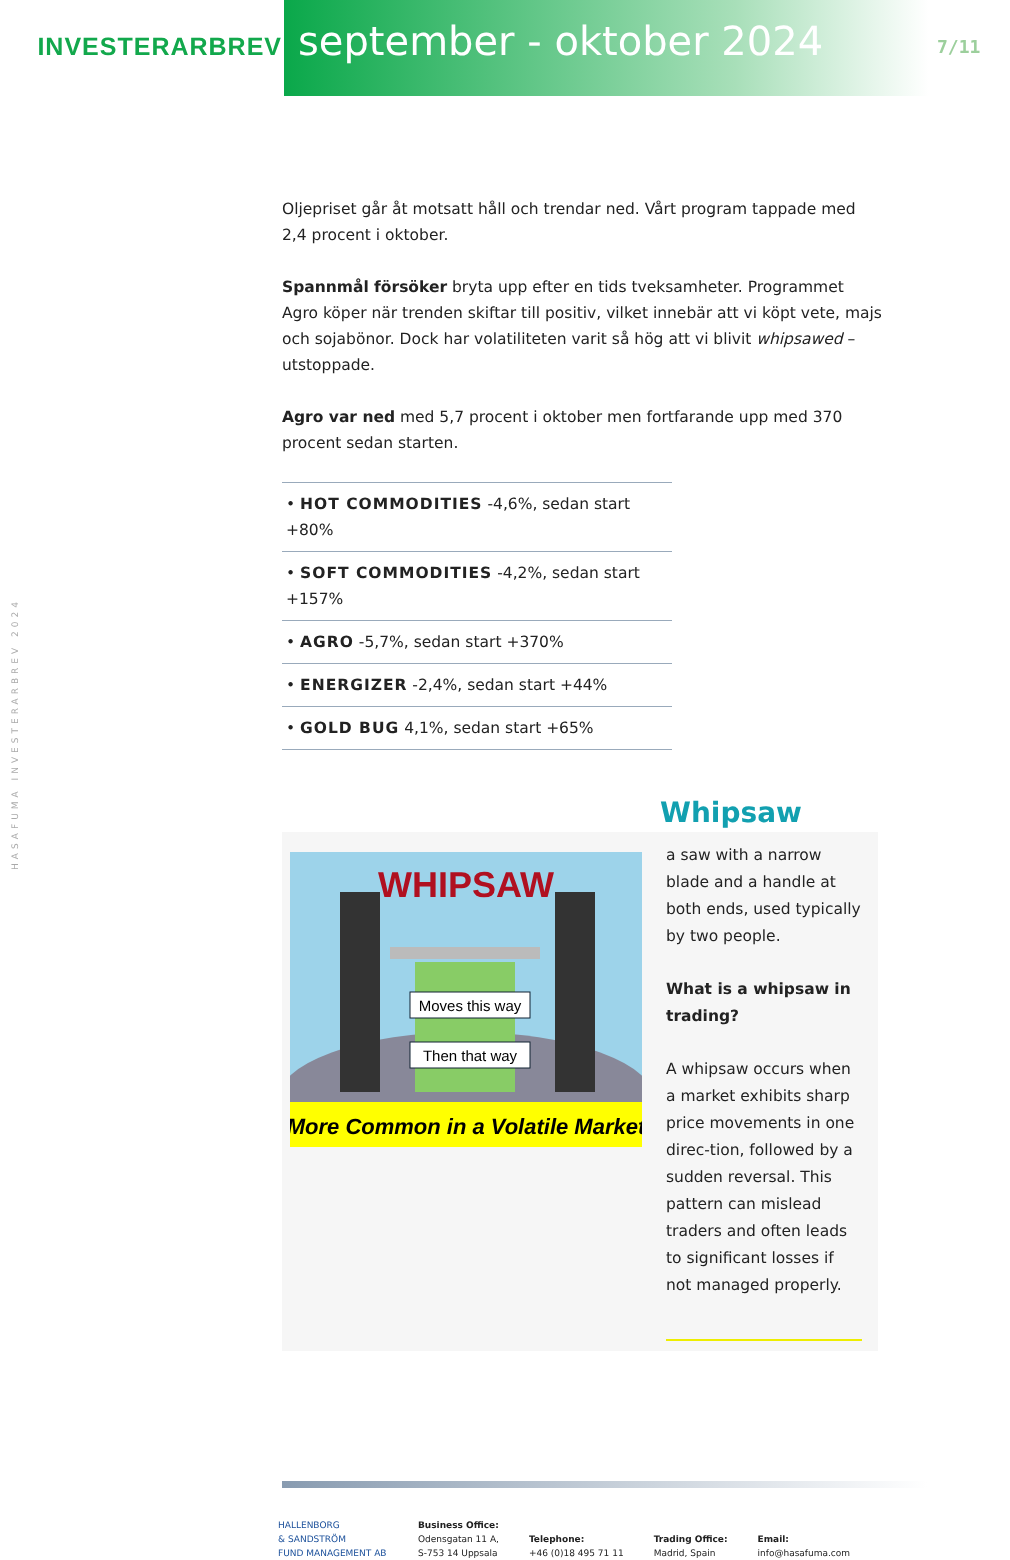HASAFUMA INVESTERARBREV 2024
INVESTERARBREV
september - oktober 2024
7/11
Oljepriset går åt motsatt håll och trendar ned. Vårt program tappade med 2,4 procent i oktober.
Spannmål försöker bryta upp efter en tids tveksamheter. Programmet Agro köper när trenden skiftar till positiv, vilket innebär att vi köpt vete, majs och sojabönor. Dock har volatiliteten varit så hög att vi blivit whipsawed – utstoppade.
Agro var ned med 5,7 procent i oktober men fortfarande upp med 370 procent sedan starten.
• HOT COMMODITIES -4,6%, sedan start +80%
• SOFT COMMODITIES -4,2%, sedan start +157%
• AGRO -5,7%, sedan start +370%
• ENERGIZER -2,4%, sedan start +44%
• GOLD BUG 4,1%, sedan start +65%
Whipsaw
WHIPSAW
Moves this way
Then that way
More Common in a Volatile Market
a saw with a narrow blade and a handle at both ends, used typically by two people.
What is a whipsaw in trading?
A whipsaw occurs when a market exhibits sharp price movements in one direc-tion, followed by a sudden reversal. This pattern can mislead traders and often leads to significant losses if not managed properly.
HALLENBORG
& SANDSTRÖM
FUND MANAGEMENT AB
Business Office:
Odensgatan 11 A,
S-753 14 Uppsala
Telephone:
+46 (0)18 495 71 11
Trading Office:
Madrid, Spain
Email:
info@hasafuma.com